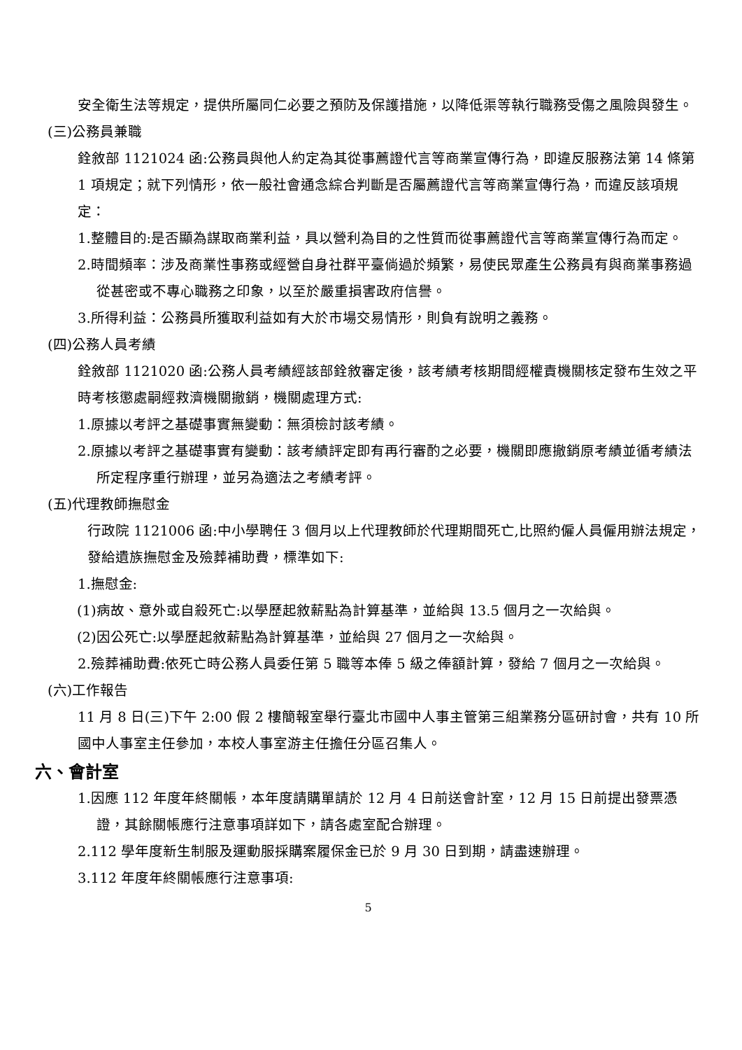安全衛生法等規定，提供所屬同仁必要之預防及保護措施，以降低渠等執行職務受傷之風險與發生。
(三)公務員兼職
銓敘部 1121024 函:公務員與他人約定為其從事薦證代言等商業宣傳行為，即違反服務法第 14 條第 1 項規定；就下列情形，依一般社會通念綜合判斷是否屬薦證代言等商業宣傳行為，而違反該項規定：
1.整體目的:是否顯為謀取商業利益，具以營利為目的之性質而從事薦證代言等商業宣傳行為而定。
2.時間頻率：涉及商業性事務或經營自身社群平臺倘過於頻繁，易使民眾產生公務員有與商業事務過從甚密或不專心職務之印象，以至於嚴重損害政府信譽。
3.所得利益：公務員所獲取利益如有大於市場交易情形，則負有說明之義務。
(四)公務人員考績
銓敘部 1121020 函:公務人員考績經該部銓敘審定後，該考績考核期間經權責機關核定發布生效之平時考核懲處嗣經救濟機關撤銷，機關處理方式:
1.原據以考評之基礎事實無變動：無須檢討該考績。
2.原據以考評之基礎事實有變動：該考績評定即有再行審酌之必要，機關即應撤銷原考績並循考績法所定程序重行辦理，並另為適法之考績考評。
(五)代理教師撫慰金
行政院 1121006 函:中小學聘任 3 個月以上代理教師於代理期間死亡,比照約僱人員僱用辦法規定，發給遺族撫慰金及殮葬補助費，標準如下:
1.撫慰金:
(1)病故、意外或自殺死亡:以學歷起敘薪點為計算基準，並給與 13.5 個月之一次給與。
(2)因公死亡:以學歷起敘薪點為計算基準，並給與 27 個月之一次給與。
2.殮葬補助費:依死亡時公務人員委任第 5 職等本俸 5 級之俸額計算，發給 7 個月之一次給與。
(六)工作報告
11 月 8 日(三)下午 2:00 假 2 樓簡報室舉行臺北市國中人事主管第三組業務分區研討會，共有 10 所國中人事室主任參加，本校人事室游主任擔任分區召集人。
六、會計室
1.因應 112 年度年終關帳，本年度請購單請於 12 月 4 日前送會計室，12 月 15 日前提出發票憑證，其餘關帳應行注意事項詳如下，請各處室配合辦理。
2.112 學年度新生制服及運動服採購案履保金已於 9 月 30 日到期，請盡速辦理。
3.112 年度年終關帳應行注意事項:
5